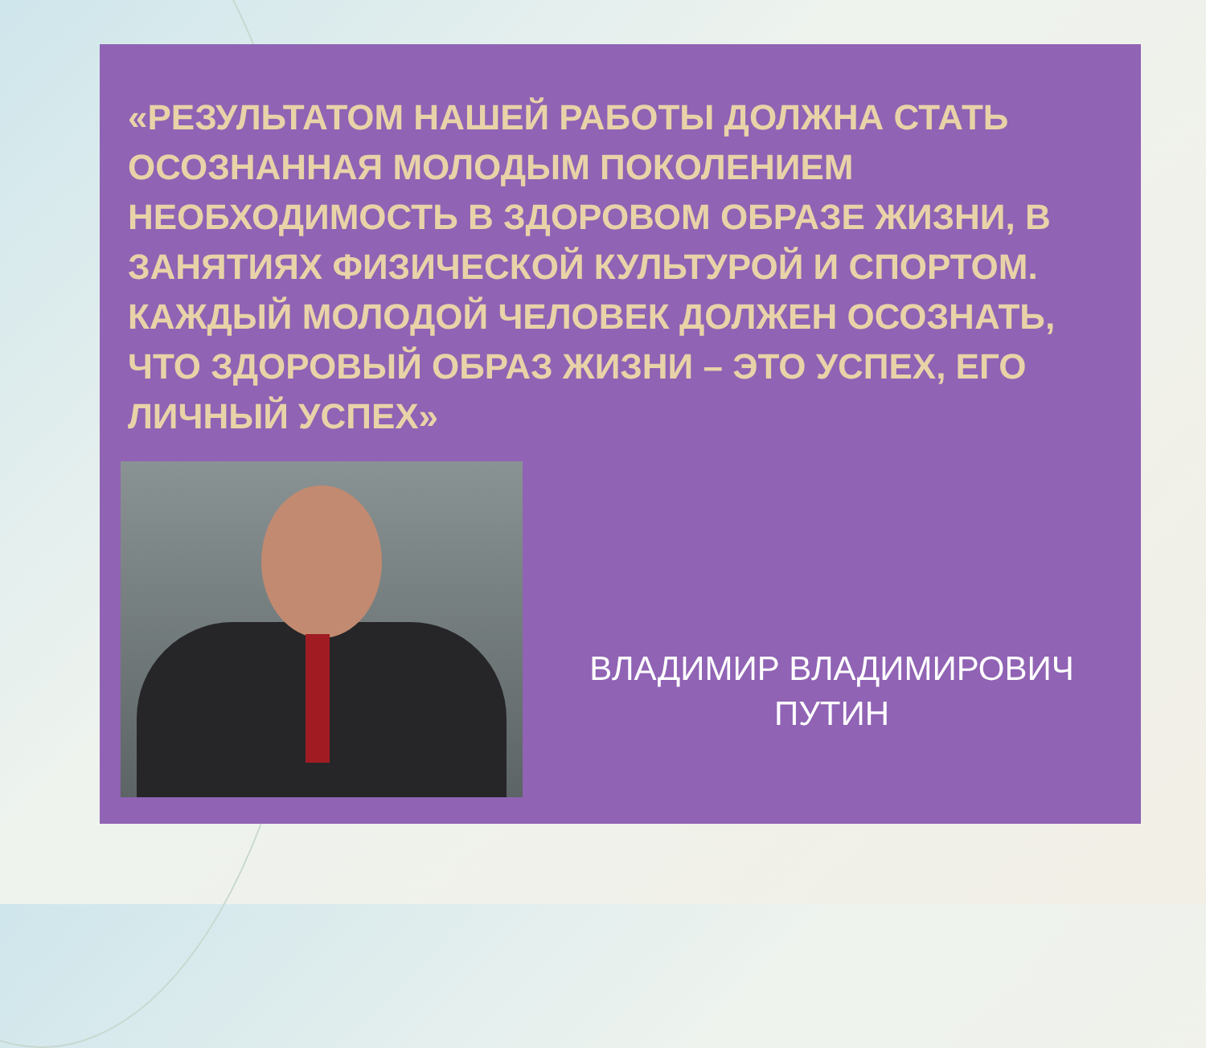«РЕЗУЛЬТАТОМ НАШЕЙ РАБОТЫ ДОЛЖНА СТАТЬ ОСОЗНАННАЯ МОЛОДЫМ ПОКОЛЕНИЕМ НЕОБХОДИМОСТЬ В ЗДОРОВОМ ОБРАЗЕ ЖИЗНИ, В ЗАНЯТИЯХ ФИЗИЧЕСКОЙ КУЛЬТУРОЙ И СПОРТОМ. КАЖДЫЙ МОЛОДОЙ ЧЕЛОВЕК ДОЛЖЕН ОСОЗНАТЬ, ЧТО ЗДОРОВЫЙ ОБРАЗ ЖИЗНИ – ЭТО УСПЕХ, ЕГО ЛИЧНЫЙ УСПЕХ»
ВЛАДИМИР ВЛАДИМИРОВИЧ
ПУТИН